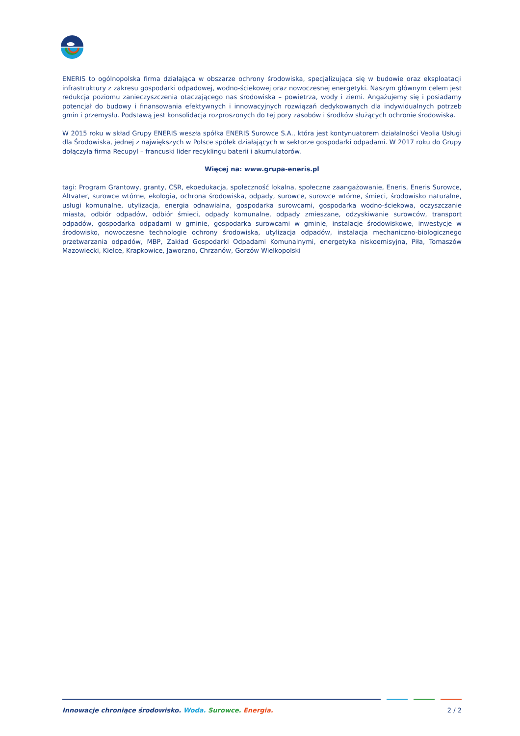ENERIS to ogólnopolska firma działająca w obszarze ochrony środowiska, specjalizująca się w budowie oraz eksploatacji infrastruktury z zakresu gospodarki odpadowej, wodno-ściekowej oraz nowoczesnej energetyki. Naszym głównym celem jest redukcja poziomu zanieczyszczenia otaczającego nas środowiska – powietrza, wody i ziemi. Angażujemy się i posiadamy potencjał do budowy i finansowania efektywnych i innowacyjnych rozwiązań dedykowanych dla indywidualnych potrzeb gmin i przemysłu. Podstawą jest konsolidacja rozproszonych do tej pory zasobów i środków służących ochronie środowiska.
W 2015 roku w skład Grupy ENERIS weszła spółka ENERIS Surowce S.A., która jest kontynuatorem działalności Veolia Usługi dla Środowiska, jednej z największych w Polsce spółek działających w sektorze gospodarki odpadami. W 2017 roku do Grupy dołączyła firma Recupyl – francuski lider recyklingu baterii i akumulatorów.
Więcej na: www.grupa-eneris.pl
tagi: Program Grantowy, granty, CSR, ekoedukacja, społeczność lokalna, społeczne zaangażowanie, Eneris, Eneris Surowce, Altvater, surowce wtórne, ekologia, ochrona środowiska, odpady, surowce, surowce wtórne, śmieci, środowisko naturalne, usługi komunalne, utylizacja, energia odnawialna, gospodarka surowcami, gospodarka wodno-ściekowa, oczyszczanie miasta, odbiór odpadów, odbiór śmieci, odpady komunalne, odpady zmieszane, odzyskiwanie surowców, transport odpadów, gospodarka odpadami w gminie, gospodarka surowcami w gminie, instalacje środowiskowe, inwestycje w środowisko, nowoczesne technologie ochrony środowiska, utylizacja odpadów, instalacja mechaniczno-biologicznego przetwarzania odpadów, MBP, Zakład Gospodarki Odpadami Komunalnymi, energetyka niskoemisyjna, Piła, Tomaszów Mazowiecki, Kielce, Krapkowice, Jaworzno, Chrzanów, Gorzów Wielkopolski
Innowacje chroniące środowisko. Woda. Surowce. Energia. 2 / 2